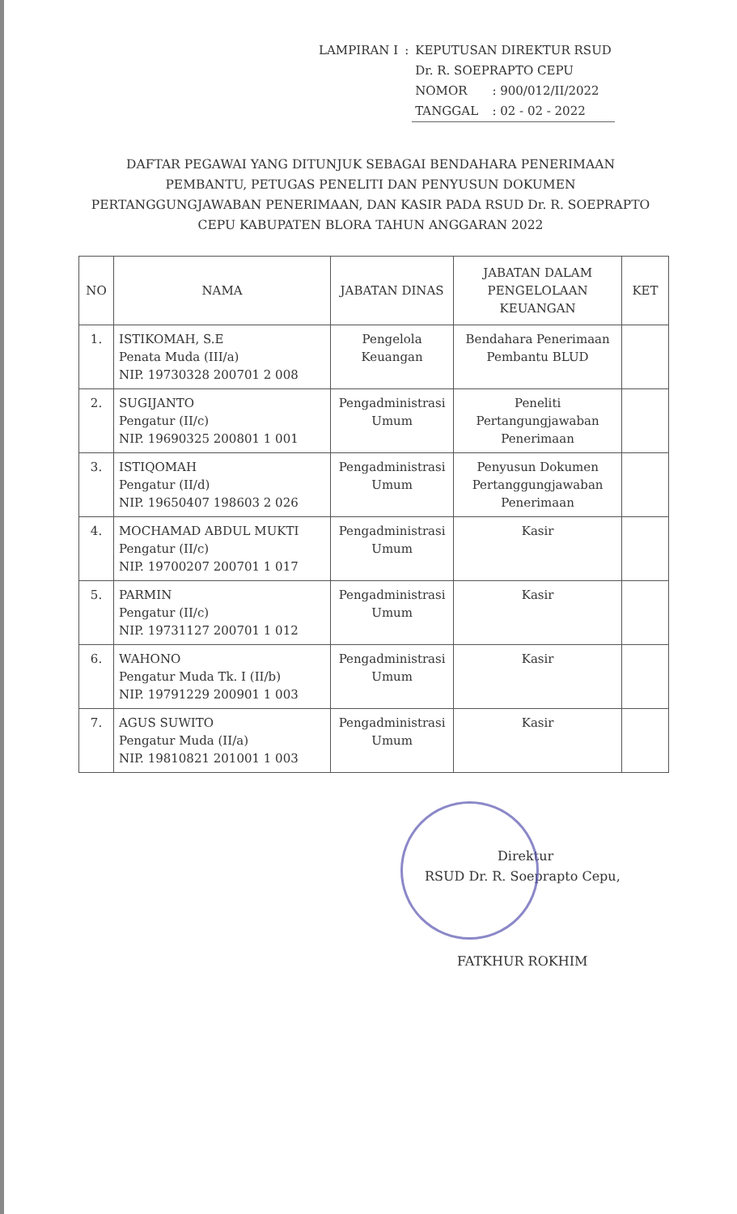| LAMPIRAN I | : | KEPUTUSAN DIREKTUR RSUD | |
| | | Dr. R. SOEPRAPTO CEPU | |
| | | NOMOR | : 900/012/II/2022 |
| | | TANGGAL | : 02 - 02 - 2022 |
DAFTAR PEGAWAI YANG DITUNJUK SEBAGAI BENDAHARA PENERIMAAN PEMBANTU, PETUGAS PENELITI DAN PENYUSUN DOKUMEN PERTANGGUNGJAWABAN PENERIMAAN, DAN KASIR PADA RSUD Dr. R. SOEPRAPTO CEPU KABUPATEN BLORA TAHUN ANGGARAN 2022
| NO | NAMA | JABATAN DINAS | JABATAN DALAM PENGELOLAAN KEUANGAN | KET |
| --- | --- | --- | --- | --- |
| 1. | ISTIKOMAH, S.E Penata Muda (III/a) NIP. 19730328 200701 2 008 | Pengelola Keuangan | Bendahara Penerimaan Pembantu BLUD | |
| 2. | SUGIJANTO Pengatur (II/c) NIP. 19690325 200801 1 001 | Pengadministrasi Umum | Peneliti Pertangungjawaban Penerimaan | |
| 3. | ISTIQOMAH Pengatur (II/d) NIP. 19650407 198603 2 026 | Pengadministrasi Umum | Penyusun Dokumen Pertanggungjawaban Penerimaan | |
| 4. | MOCHAMAD ABDUL MUKTI Pengatur (II/c) NIP. 19700207 200701 1 017 | Pengadministrasi Umum | Kasir | |
| 5. | PARMIN Pengatur (II/c) NIP. 19731127 200701 1 012 | Pengadministrasi Umum | Kasir | |
| 6. | WAHONO Pengatur Muda Tk. I (II/b) NIP. 19791229 200901 1 003 | Pengadministrasi Umum | Kasir | |
| 7. | AGUS SUWITO Pengatur Muda (II/a) NIP. 19810821 201001 1 003 | Pengadministrasi Umum | Kasir | |
Direktur
RSUD Dr. R. Soeprapto Cepu,
FATKHUR ROKHIM